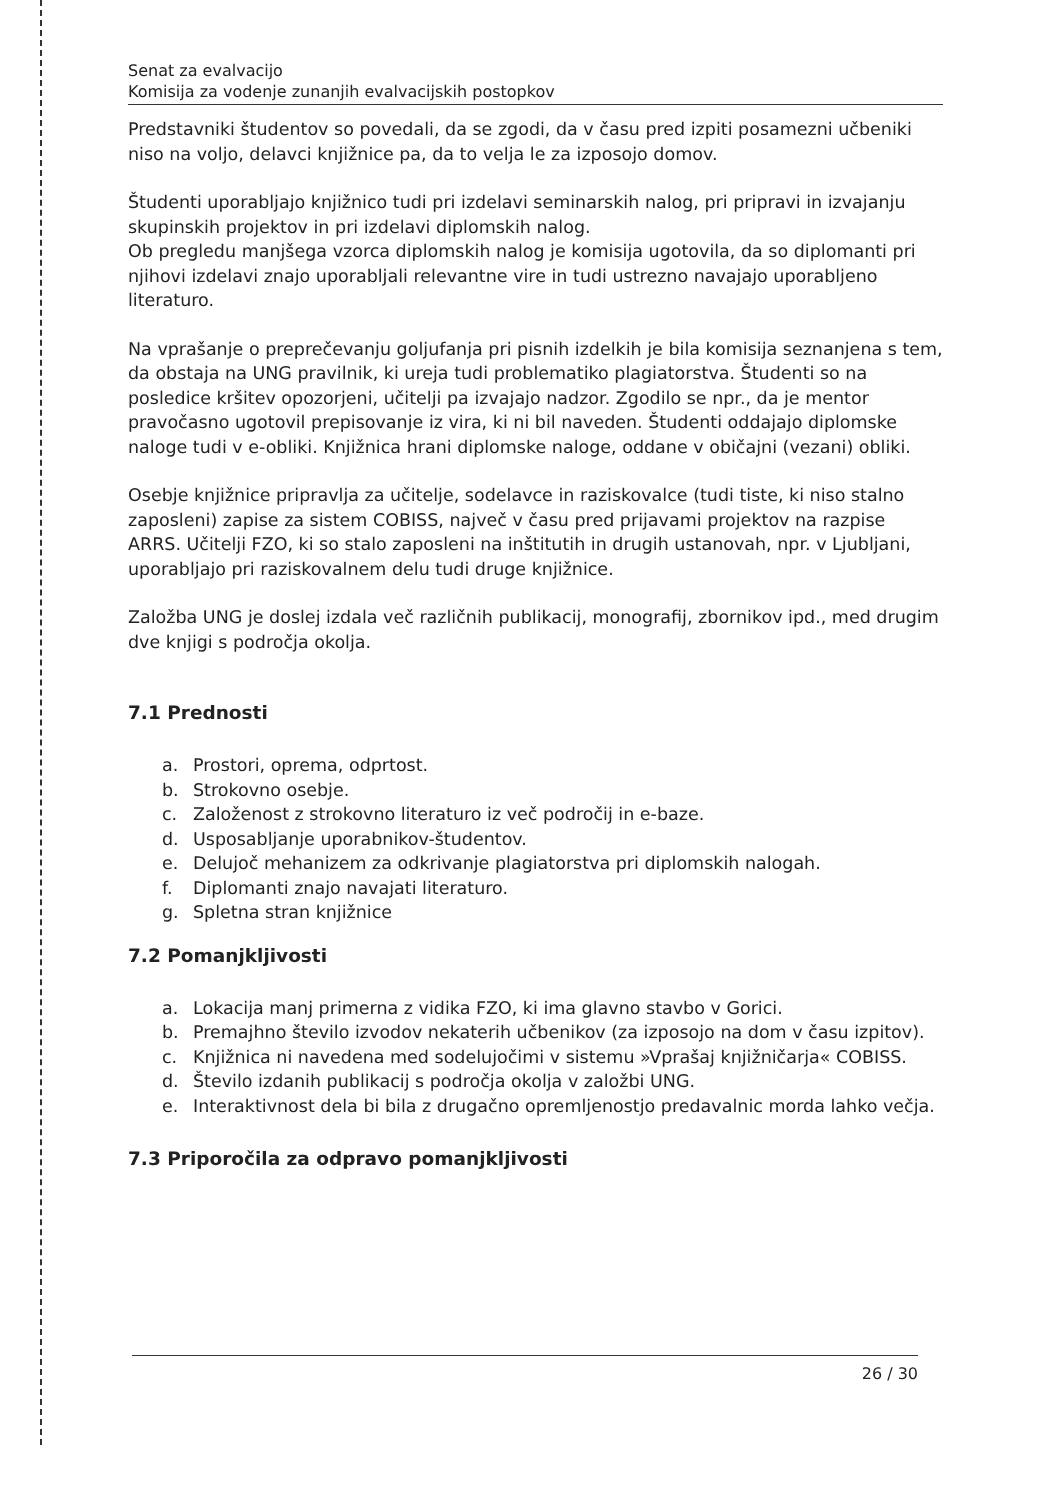Senat za evalvacijo
Komisija za vodenje zunanjih evalvacijskih postopkov
Predstavniki študentov so povedali, da se zgodi, da v času pred izpiti posamezni učbeniki niso na voljo, delavci knjižnice pa, da to velja le za izposojo domov.
Študenti uporabljajo knjižnico tudi pri izdelavi seminarskih nalog, pri pripravi in izvajanju skupinskih projektov in pri izdelavi diplomskih nalog.
Ob pregledu manjšega vzorca diplomskih nalog je komisija ugotovila, da so diplomanti pri njihovi izdelavi znajo uporabljali relevantne vire in tudi ustrezno navajajo uporabljeno literaturo.
Na vprašanje o preprečevanju goljufanja pri pisnih izdelkih je bila komisija seznanjena s tem, da obstaja na UNG pravilnik, ki ureja tudi problematiko plagiatorstva. Študenti so na posledice kršitev opozorjeni, učitelji pa izvajajo nadzor. Zgodilo se npr., da je mentor pravočasno ugotovil prepisovanje iz vira, ki ni bil naveden. Študenti oddajajo diplomske naloge tudi v e-obliki. Knjižnica hrani diplomske naloge, oddane v običajni (vezani) obliki.
Osebje knjižnice pripravlja za učitelje, sodelavce in raziskovalce (tudi tiste, ki niso stalno zaposleni) zapise za sistem COBISS, največ v času pred prijavami projektov na razpise ARRS. Učitelji FZO, ki so stalo zaposleni na inštitutih in drugih ustanovah, npr. v Ljubljani, uporabljajo pri raziskovalnem delu tudi druge knjižnice.
Založba UNG je doslej izdala več različnih publikacij, monografij, zbornikov ipd., med drugim dve knjigi s področja okolja.
7.1 Prednosti
a. Prostori, oprema, odprtost.
b. Strokovno osebje.
c. Založenost z strokovno literaturo iz več področij in e-baze.
d. Usposabljanje uporabnikov-študentov.
e. Delujoč mehanizem za odkrivanje plagiatorstva pri diplomskih nalogah.
f. Diplomanti znajo navajati literaturo.
g. Spletna stran knjižnice
7.2 Pomanjkljivosti
a. Lokacija manj primerna z vidika FZO, ki ima glavno stavbo v Gorici.
b. Premajhno število izvodov nekaterih učbenikov (za izposojo na dom v času izpitov).
c. Knjižnica ni navedena med sodelujočimi v sistemu »Vprašaj knjižničarja« COBISS.
d. Število izdanih publikacij s področja okolja v založbi UNG.
e. Interaktivnost dela bi bila z drugačno opremljenostjo predavalnic morda lahko večja.
7.3 Priporočila za odpravo pomanjkljivosti
26 / 30